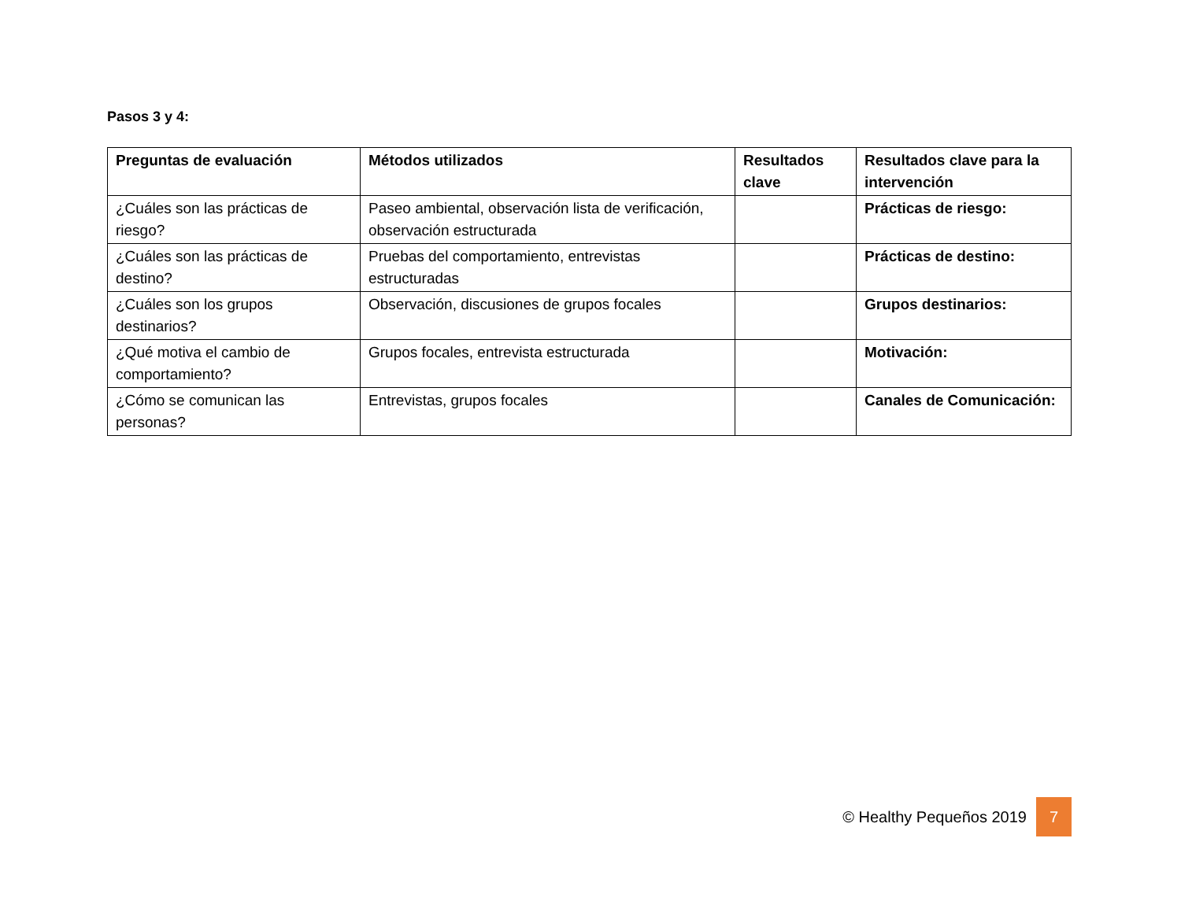Pasos 3 y 4:
| Preguntas de evaluación | Métodos utilizados | Resultados clave | Resultados clave para la intervención |
| --- | --- | --- | --- |
| ¿Cuáles son las prácticas de riesgo? | Paseo ambiental, observación lista de verificación, observación estructurada | | Prácticas de riesgo: |
| ¿Cuáles son las prácticas de destino? | Pruebas del comportamiento, entrevistas estructuradas | | Prácticas de destino: |
| ¿Cuáles son los grupos destinarios? | Observación, discusiones de grupos focales | | Grupos destinarios: |
| ¿Qué motiva el cambio de comportamiento? | Grupos focales, entrevista estructurada | | Motivación: |
| ¿Cómo se comunican las personas? | Entrevistas, grupos focales | | Canales de Comunicación: |
© Healthy Pequeños 2019 7